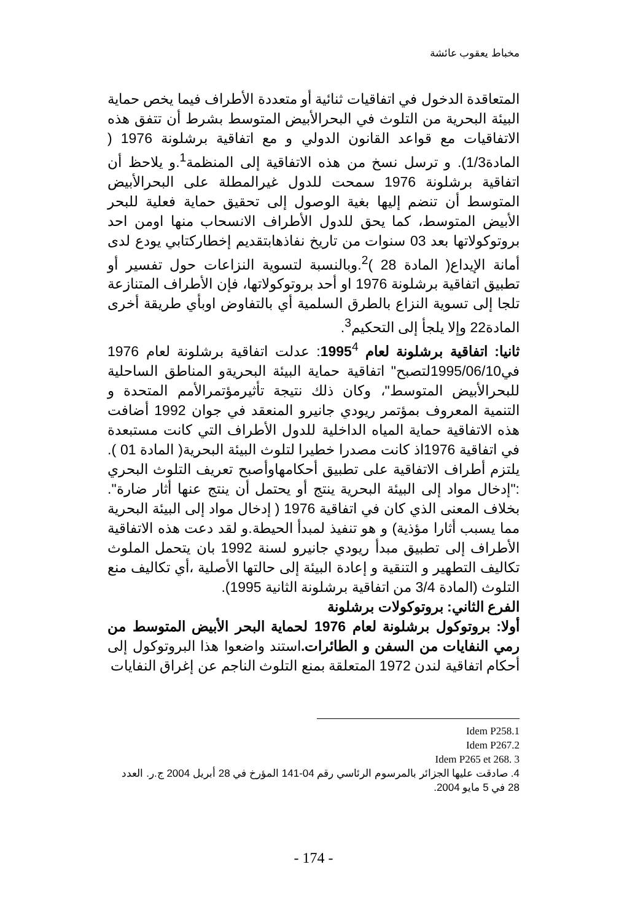مخباط يعقوب عائشة
المتعاقدة الدخول في اتفاقيات ثنائية أو متعددة الأطراف فيما يخص حماية البيئة البحرية من التلوث في البحرالأبيض المتوسط بشرط أن تتفق هذه الاتفاقيات مع قواعد القانون الدولي و مع اتفاقية برشلونة 1976 ( المادة1/3). و ترسل نسخ من هذه الاتفاقية إلى المنظمة<sup>1</sup>.و يلاحظ أن اتفاقية برشلونة 1976 سمحت للدول غيرالمطلة على البحرالأبيض المتوسط أن تنضم إليها بغية الوصول إلى تحقيق حماية فعلية للبحر الأبيض المتوسط، كما يحق للدول الأطراف الانسحاب منها اومن احد بروتوكولاتها بعد 03 سنوات من تاريخ نفاذهابتقديم إخطاركتابي يودع لدى أمانة الإيداع( المادة 28 )<sup>2</sup>.وبالنسبة لتسوية النزاعات حول تفسير أو تطبيق اتفاقية برشلونة 1976 او أحد بروتوكولاتها، فإن الأطراف المتنازعة تلجا إلى تسوية النزاع بالطرق السلمية أي بالتفاوض اوبأي طريقة أخرى المادة22 وإلا يلجأ إلى التحكيم<sup>3</sup>.
ثانيا: اتفاقية برشلونة لعام 1995<sup>4</sup>: عدلت اتفاقية برشلونة لعام 1976 في1995/06/10لتصبح" اتفاقية حماية البيئة البحريةو المناطق الساحلية للبحرالأبيض المتوسط"، وكان ذلك نتيجة تأثيرمؤتمرالأمم المتحدة و التنمية المعروف بمؤتمر ريودي جانيرو المنعقد في جوان 1992 أضافت هذه الاتفاقية حماية المياه الداخلية للدول الأطراف التي كانت مستبعدة في اتفاقية 1976اذ كانت مصدرا خطيرا لتلوث البيئة البحرية( المادة 01 ). يلتزم أطراف الاتفاقية على تطبيق أحكامهاوأصبح تعريف التلوث البحري :"إدخال مواد إلى البيئة البحرية ينتج أو يحتمل أن ينتج عنها أثار ضارة". بخلاف المعنى الذي كان في اتفاقية 1976 ( إدخال مواد إلى البيئة البحرية مما يسبب أثارا مؤذية) و هو تنفيذ لمبدأ الحيطة.و لقد دعت هذه الاتفاقية الأطراف إلى تطبيق مبدأ ريودي جانيرو لسنة 1992 بان يتحمل الملوث تكاليف التطهير و التنقية و إعادة البيئة إلى حالتها الأصلية ،أي تكاليف منع التلوث (المادة 3/4 من اتفاقية برشلونة الثانية 1995).
الفرع الثاني: بروتوكولات برشلونة
أولا: بروتوكول برشلونة لعام 1976 لحماية البحر الأبيض المتوسط من رمي النفايات من السفن و الطائرات. استند واضعوا هذا البروتوكول إلى أحكام اتفاقية لندن 1972 المتعلقة بمنع التلوث الناجم عن إغراق النفايات
Idem P258.1
Idem P267.2
Idem P265 et 268. 3
4. صادقت عليها الجزائر بالمرسوم الرئاسي رقم 04-141 المؤرخ في 28 أبريل 2004 ج.ر. العدد 28 في 5 مايو 2004.
- 174 -